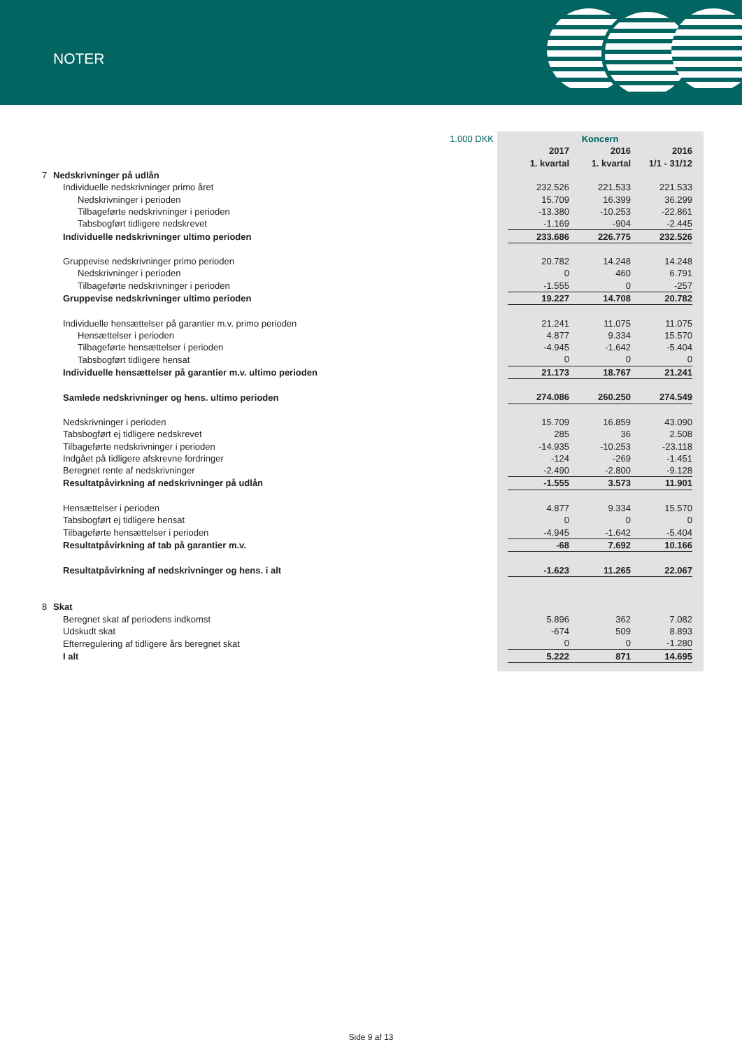NOTER
| 1.000 DKK | | Koncern | | |
| | | 2017 | 2016 | 2016 |
| | | 1. kvartal | 1. kvartal | 1/1 - 31/12 |
| 7 | Nedskrivninger på udlån | | | |
| | Individuelle nedskrivninger primo året | 232.526 | 221.533 | 221.533 |
| | Nedskrivninger i perioden | 15.709 | 16.399 | 36.299 |
| | Tilbageførte nedskrivninger i perioden | -13.380 | -10.253 | -22.861 |
| | Tabsbogført tidligere nedskrevet | -1.169 | -904 | -2.445 |
| | Individuelle nedskrivninger ultimo perioden | 233.686 | 226.775 | 232.526 |
| | Gruppevise nedskrivninger primo perioden | 20.782 | 14.248 | 14.248 |
| | Nedskrivninger i perioden | 0 | 460 | 6.791 |
| | Tilbageførte nedskrivninger i perioden | -1.555 | 0 | -257 |
| | Gruppevise nedskrivninger ultimo perioden | 19.227 | 14.708 | 20.782 |
| | Individuelle hensættelser på garantier m.v. primo perioden | 21.241 | 11.075 | 11.075 |
| | Hensættelser i perioden | 4.877 | 9.334 | 15.570 |
| | Tilbageførte hensættelser i perioden | -4.945 | -1.642 | -5.404 |
| | Tabsbogført tidligere hensat | 0 | 0 | 0 |
| | Individuelle hensættelser på garantier m.v. ultimo perioden | 21.173 | 18.767 | 21.241 |
| | Samlede nedskrivninger og hens. ultimo perioden | 274.086 | 260.250 | 274.549 |
| | Nedskrivninger i perioden | 15.709 | 16.859 | 43.090 |
| | Tabsbogført ej tidligere nedskrevet | 285 | 36 | 2.508 |
| | Tilbageførte nedskrivninger i perioden | -14.935 | -10.253 | -23.118 |
| | Indgået på tidligere afskrevne fordringer | -124 | -269 | -1.451 |
| | Beregnet rente af nedskrivninger | -2.490 | -2.800 | -9.128 |
| | Resultatpåvirkning af nedskrivninger på udlån | -1.555 | 3.573 | 11.901 |
| | Hensættelser i perioden | 4.877 | 9.334 | 15.570 |
| | Tabsbogført ej tidligere hensat | 0 | 0 | 0 |
| | Tilbageførte hensættelser i perioden | -4.945 | -1.642 | -5.404 |
| | Resultatpåvirkning af tab på garantier m.v. | -68 | 7.692 | 10.166 |
| | Resultatpåvirkning af nedskrivninger og hens. i alt | -1.623 | 11.265 | 22.067 |
| 8 | Skat | | | |
| | Beregnet skat af periodens indkomst | 5.896 | 362 | 7.082 |
| | Udskudt skat | -674 | 509 | 8.893 |
| | Efterregulering af tidligere års beregnet skat | 0 | 0 | -1.280 |
| | I alt | 5.222 | 871 | 14.695 |
Side 9 af 13